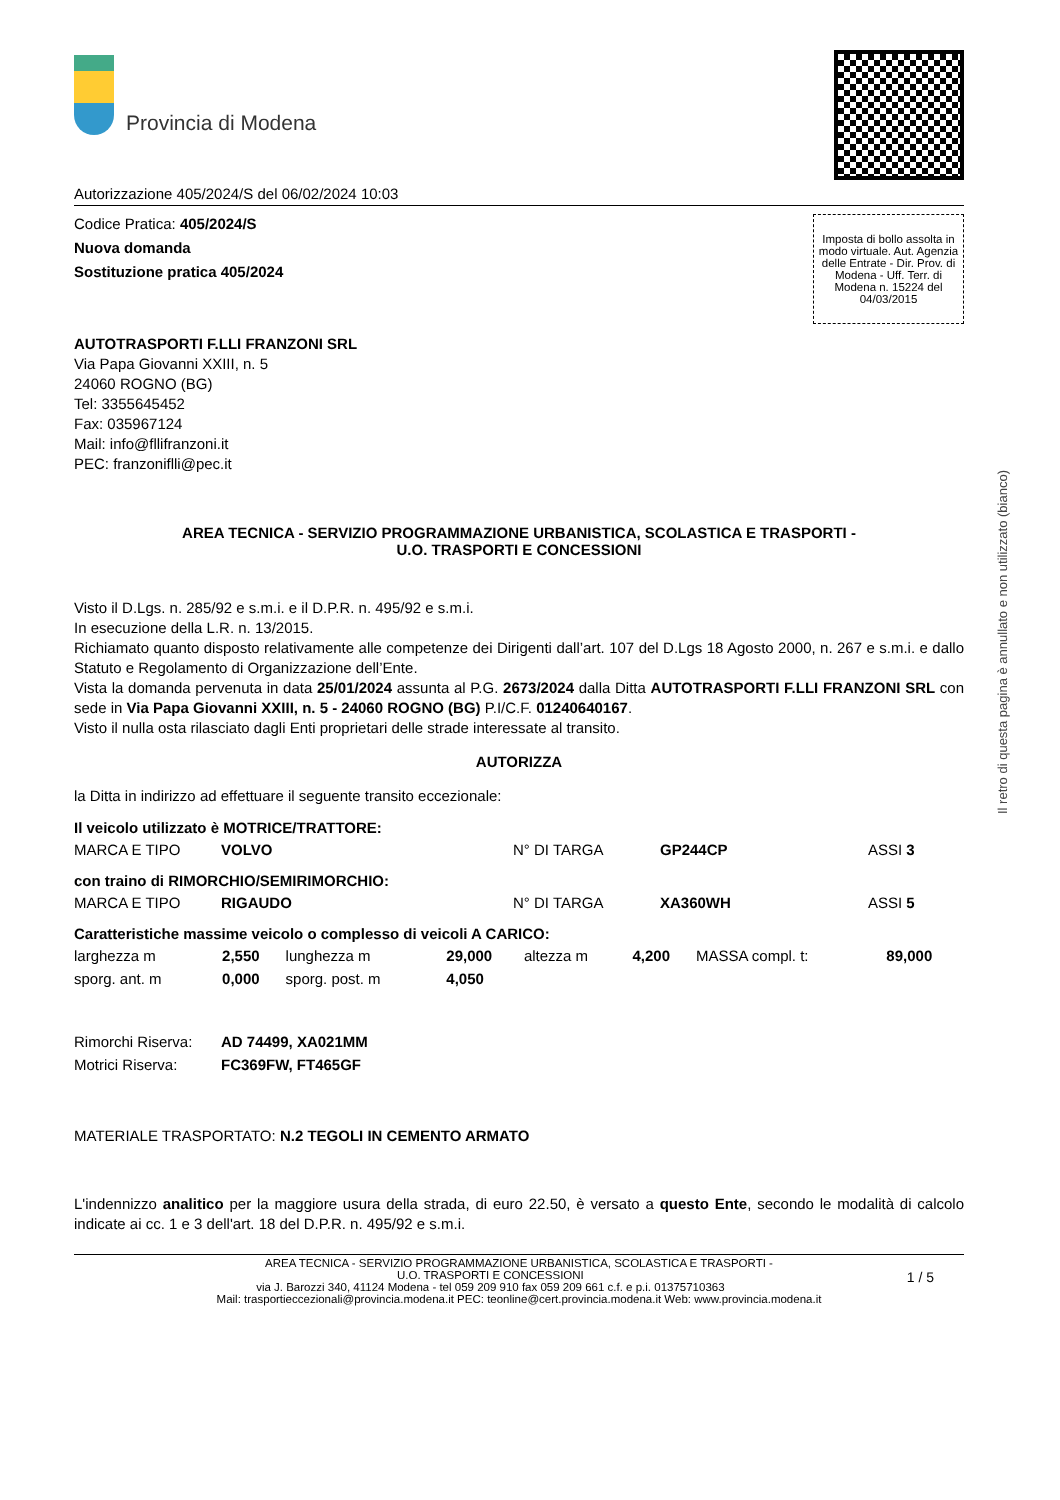Provincia di Modena
Autorizzazione 405/2024/S del 06/02/2024 10:03
Codice Pratica: 405/2024/S
Nuova domanda
Sostituzione pratica 405/2024
Imposta di bollo assolta in modo virtuale. Aut. Agenzia delle Entrate - Dir. Prov. di Modena - Uff. Terr. di Modena n. 15224 del 04/03/2015
AUTOTRASPORTI F.LLI FRANZONI SRL
Via Papa Giovanni XXIII, n. 5
24060 ROGNO (BG)
Tel: 3355645452
Fax: 035967124
Mail: info@fllifranzoni.it
PEC: franzoniflli@pec.it
AREA TECNICA - SERVIZIO PROGRAMMAZIONE URBANISTICA, SCOLASTICA E TRASPORTI -
U.O. TRASPORTI E CONCESSIONI
Visto il D.Lgs. n. 285/92 e s.m.i. e il D.P.R. n. 495/92 e s.m.i.
In esecuzione della L.R. n. 13/2015.
Richiamato quanto disposto relativamente alle competenze dei Dirigenti dall’art. 107 del D.Lgs 18 Agosto 2000, n. 267 e s.m.i. e dallo Statuto e Regolamento di Organizzazione dell’Ente.
Vista la domanda pervenuta in data 25/01/2024 assunta al P.G. 2673/2024 dalla Ditta AUTOTRASPORTI F.LLI FRANZONI SRL con sede in Via Papa Giovanni XXIII, n. 5 - 24060 ROGNO (BG) P.I/C.F. 01240640167.
Visto il nulla osta rilasciato dagli Enti proprietari delle strade interessate al transito.
AUTORIZZA
la Ditta in indirizzo ad effettuare il seguente transito eccezionale:
Il veicolo utilizzato è MOTRICE/TRATTORE:
| MARCA E TIPO | VOLVO | N° DI TARGA | GP244CP | ASSI 3 |
con traino di RIMORCHIO/SEMIRIMORCHIO:
| MARCA E TIPO | RIGAUDO | N° DI TARGA | XA360WH | ASSI 5 |
Caratteristiche massime veicolo o complesso di veicoli A CARICO:
| larghezza m | 2,550 | lunghezza m | 29,000 | altezza m | 4,200 | MASSA compl. t: | 89,000 |
| sporg. ant. m | 0,000 | sporg. post. m | 4,050 | | | | |
| Rimorchi Riserva: | AD 74499, XA021MM |
| Motrici Riserva: | FC369FW, FT465GF |
MATERIALE TRASPORTATO: N.2 TEGOLI IN CEMENTO ARMATO
L'indennizzo analitico per la maggiore usura della strada, di euro 22.50, è versato a questo Ente, secondo le modalità di calcolo indicate ai cc. 1 e 3 dell'art. 18 del D.P.R. n. 495/92 e s.m.i.
AREA TECNICA - SERVIZIO PROGRAMMAZIONE URBANISTICA, SCOLASTICA E TRASPORTI -
U.O. TRASPORTI E CONCESSIONI 1 / 5
via J. Barozzi 340, 41124 Modena - tel 059 209 910 fax 059 209 661 c.f. e p.i. 01375710363
Mail: trasportieccezionali@provincia.modena.it PEC: teonline@cert.provincia.modena.it Web: www.provincia.modena.it
Il retro di questa pagina è annullato e non utilizzato (bianco)